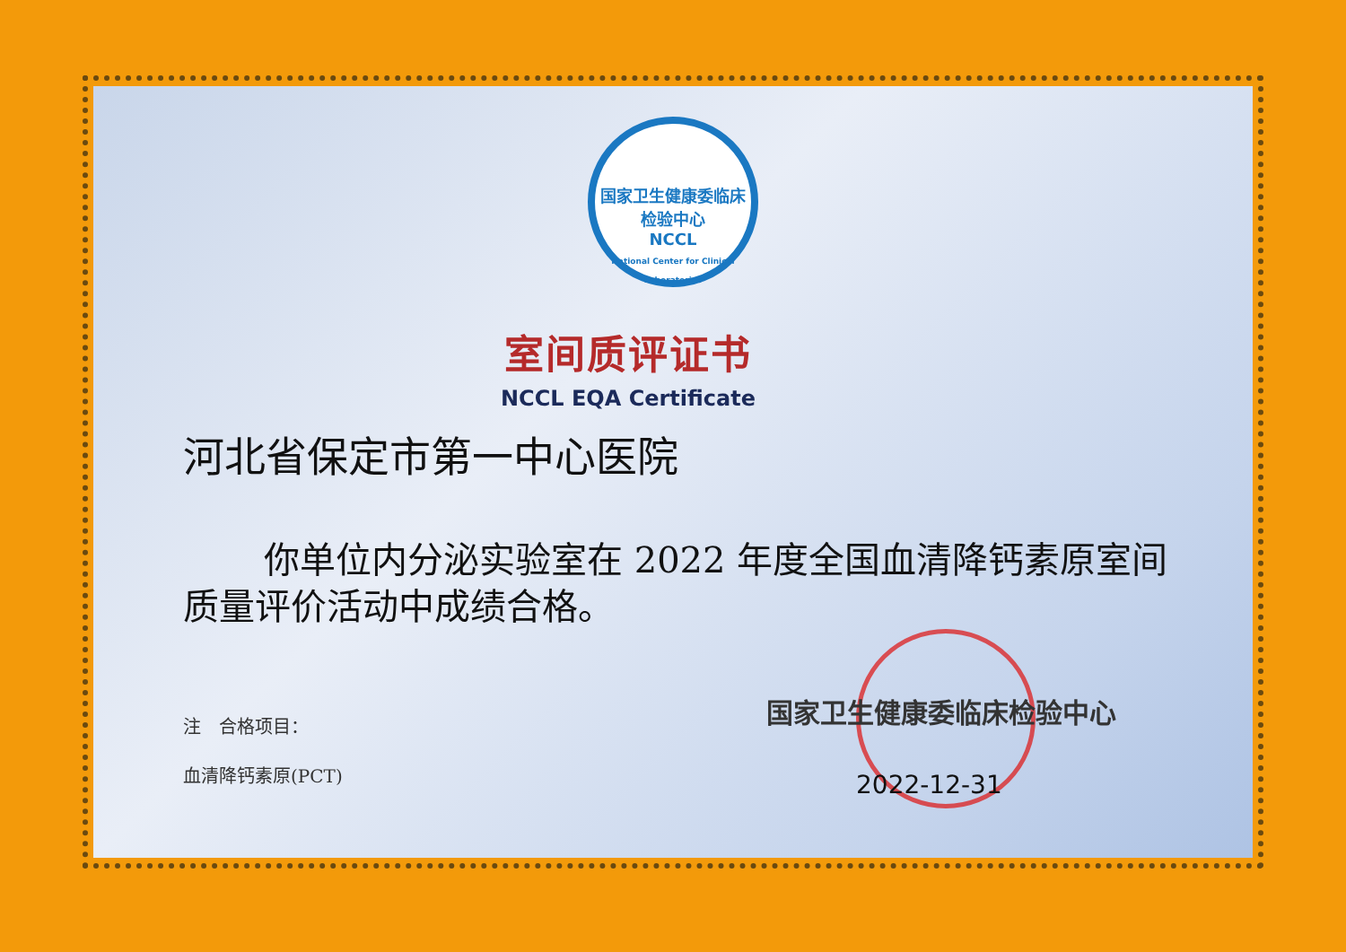国家卫生健康委临床检验中心
NCCL
National Center for Clinical Laboratories
室间质评证书
NCCL EQA Certificate
河北省保定市第一中心医院
你单位内分泌实验室在 2022 年度全国血清降钙素原室间质量评价活动中成绩合格。
注　合格项目：
血清降钙素原(PCT)
国家卫生健康委临床检验中心
2022-12-31